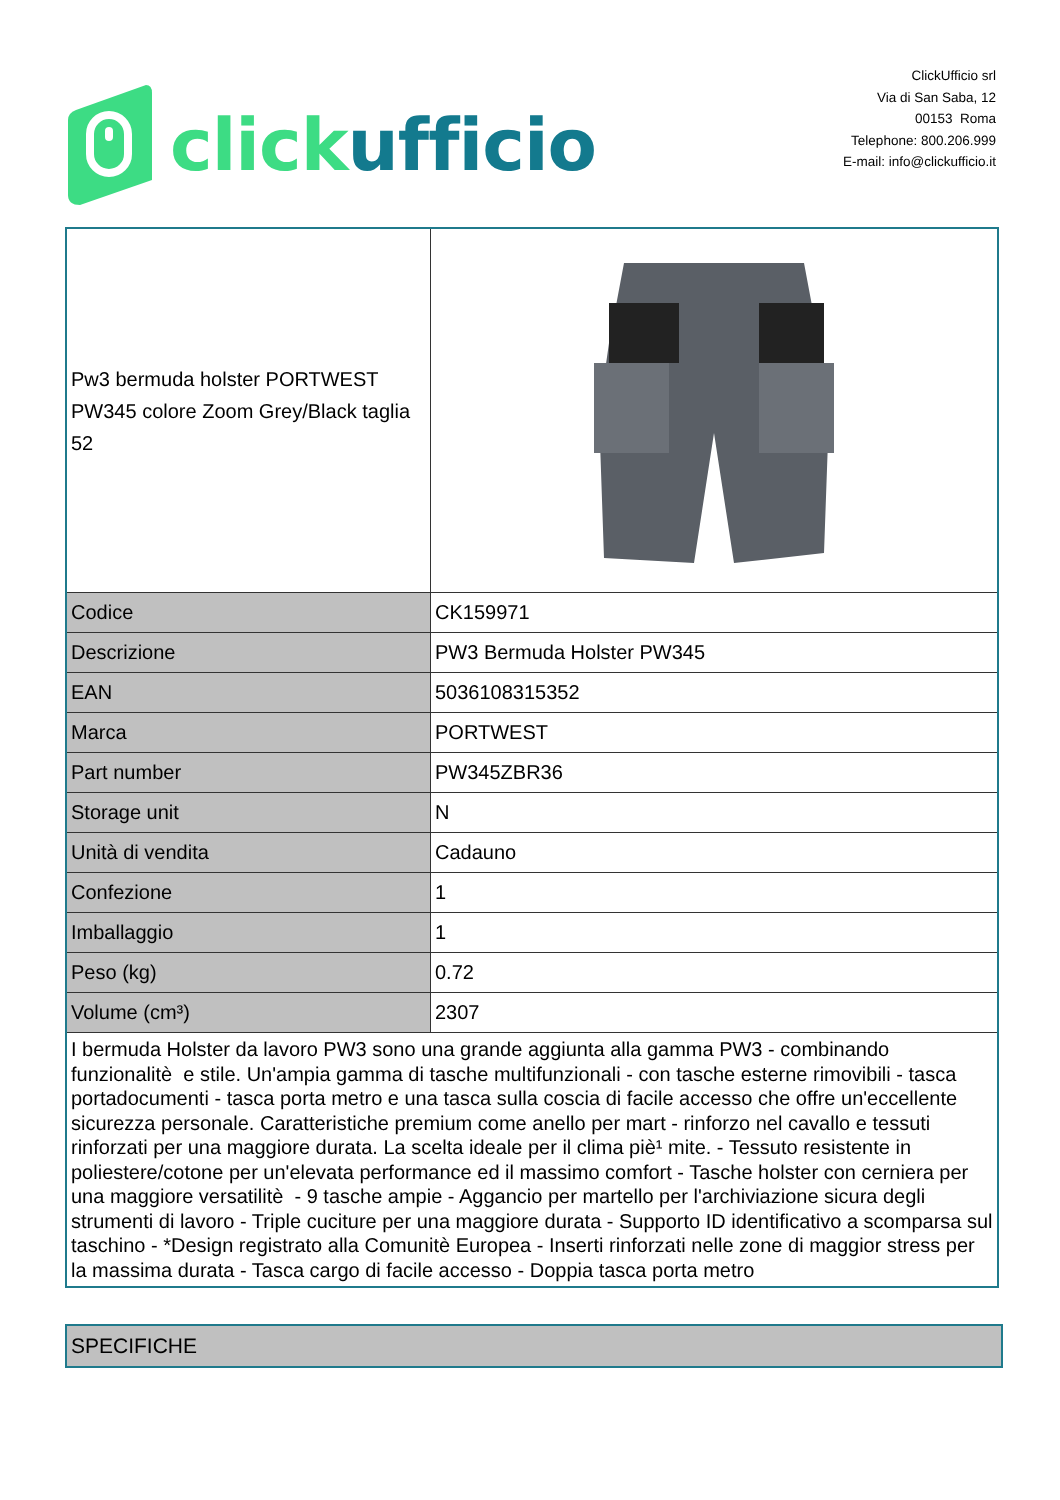click ufficio
ClickUfficio srl
Via di San Saba, 12
00153 Roma
Telephone: 800.206.999
E-mail: info@clickufficio.it
| Pw3 bermuda holster PORTWEST PW345 colore Zoom Grey/Black taglia 52 | |
| Codice | CK159971 |
| Descrizione | PW3 Bermuda Holster PW345 |
| EAN | 5036108315352 |
| Marca | PORTWEST |
| Part number | PW345ZBR36 |
| Storage unit | N |
| Unità di vendita | Cadauno |
| Confezione | 1 |
| Imballaggio | 1 |
| Peso (kg) | 0.72 |
| Volume (cm³) | 2307 |
| I bermuda Holster da lavoro PW3 sono una grande aggiunta alla gamma PW3 - combinando funzionalitè e stile. Un'ampia gamma di tasche multifunzionali - con tasche esterne rimovibili - tasca portadocumenti - tasca porta metro e una tasca sulla coscia di facile accesso che offre un'eccellente sicurezza personale. Caratteristiche premium come anello per mart - rinforzo nel cavallo e tessuti rinforzati per una maggiore durata. La scelta ideale per il clima piè¹ mite. - Tessuto resistente in poliestere/cotone per un'elevata performance ed il massimo comfort - Tasche holster con cerniera per una maggiore versatilitè - 9 tasche ampie - Aggancio per martello per l'archiviazione sicura degli strumenti di lavoro - Triple cuciture per una maggiore durata - Supporto ID identificativo a scomparsa sul taschino - *Design registrato alla Comunitè Europea - Inserti rinforzati nelle zone di maggior stress per la massima durata - Tasca cargo di facile accesso - Doppia tasca porta metro | |
SPECIFICHE